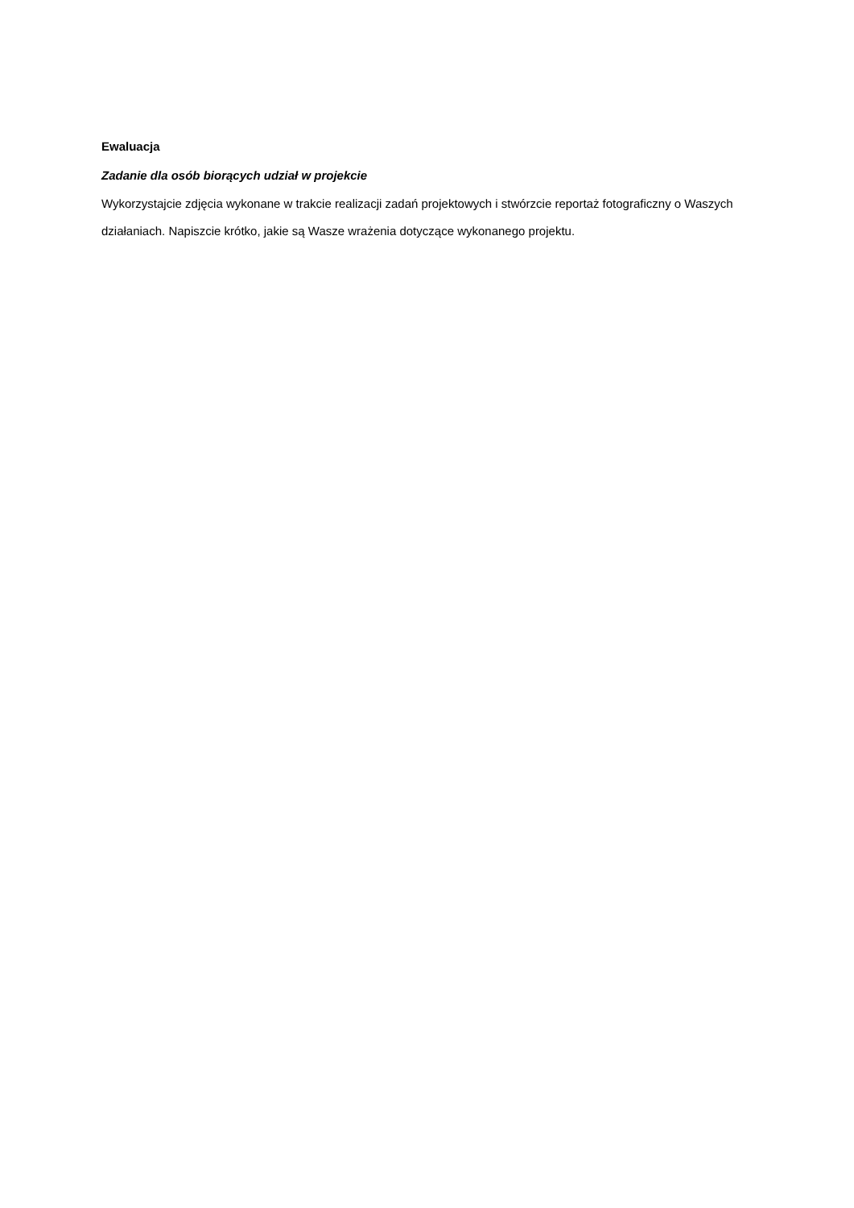Ewaluacja
Zadanie dla osób biorących udział w projekcie
Wykorzystajcie zdjęcia wykonane w trakcie realizacji zadań projektowych i stwórzcie reportaż fotograficzny o Waszych działaniach. Napiszcie krótko, jakie są Wasze wrażenia dotyczące wykonanego projektu.